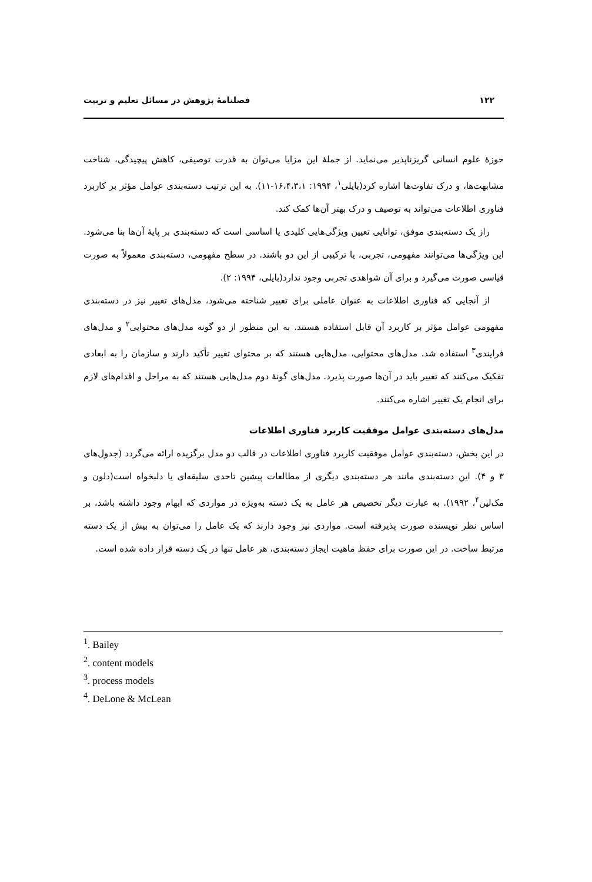۱۲۲ فصلنامهٔ پژوهش در مسائل تعلیم و تربیت
حوزهٔ علوم انسانی گریزناپذیر می‌نماید. از جملهٔ این مزایا می‌توان به قدرت توصیفی، کاهش پیچیدگی، شناخت مشابهت‌ها، و درک تفاوت‌ها اشاره کرد(بایلی<sup>۱</sup>، ۱۹۹۴: ۱۶،۴،۳،۱-۱۱). به این ترتیب دسته‌بندی عوامل مؤثر بر کاربرد فناوری اطلاعات می‌تواند به توصیف و درک بهتر آن‌ها کمک کند.
راز یک دسته‌بندی موفق، توانایی تعیین ویژگی‌هایی کلیدی یا اساسی است که دسته‌بندی بر پایهٔ آن‌ها بنا می‌شود. این ویژگی‌ها می‌توانند مفهومی، تجربی، یا ترکیبی از این دو باشند. در سطح مفهومی، دسته‌بندی معمولاً به صورت قیاسی صورت می‌گیرد و برای آن شواهدی تجربی وجود ندارد(بایلی، ۱۹۹۴: ۲).
از آنجایی که فناوری اطلاعات به عنوان عاملی برای تغییر شناخته می‌شود، مدل‌های تغییر نیز در دسته‌بندی مفهومی عوامل مؤثر بر کاربرد آن قابل استفاده هستند. به این منظور از دو گونه مدل‌های محتوایی<sup>۲</sup> و مدل‌های فرایندی<sup>۳</sup> استفاده شد. مدل‌های محتوایی، مدل‌هایی هستند که بر محتوای تغییر تأکید دارند و سازمان را به ابعادی تفکیک می‌کنند که تغییر باید در آن‌ها صورت پذیرد. مدل‌های گونهٔ دوم مدل‌هایی هستند که به مراحل و اقدام‌های لازم برای انجام یک تغییر اشاره می‌کنند.
مدل‌های دسته‌بندی عوامل موفقیت کاربرد فناوری اطلاعات
در این بخش، دسته‌بندی عوامل موفقیت کاربرد فناوری اطلاعات در قالب دو مدل برگزیده ارائه می‌گردد (جدول‌های ۳ و ۴). این دسته‌بندی مانند هر دسته‌بندی دیگری از مطالعات پیشین تاحدی سلیقه‌ای یا دلبخواه است(دلون و مک‌لین<sup>۴</sup>، ۱۹۹۲). به عبارت دیگر تخصیص هر عامل به یک دسته به‌ویژه در مواردی که ابهام وجود داشته باشد، بر اساس نظر نویسنده صورت پذیرفته است. مواردی نیز وجود دارند که یک عامل را می‌توان به بیش از یک دسته مرتبط ساخت. در این صورت برای حفظ ماهیت ایجاز دسته‌بندی، هر عامل تنها در یک دسته قرار داده شده است.
<sup>1</sup>. Bailey
<sup>2</sup>. content models
<sup>3</sup>. process models
<sup>4</sup>. DeLone & McLean